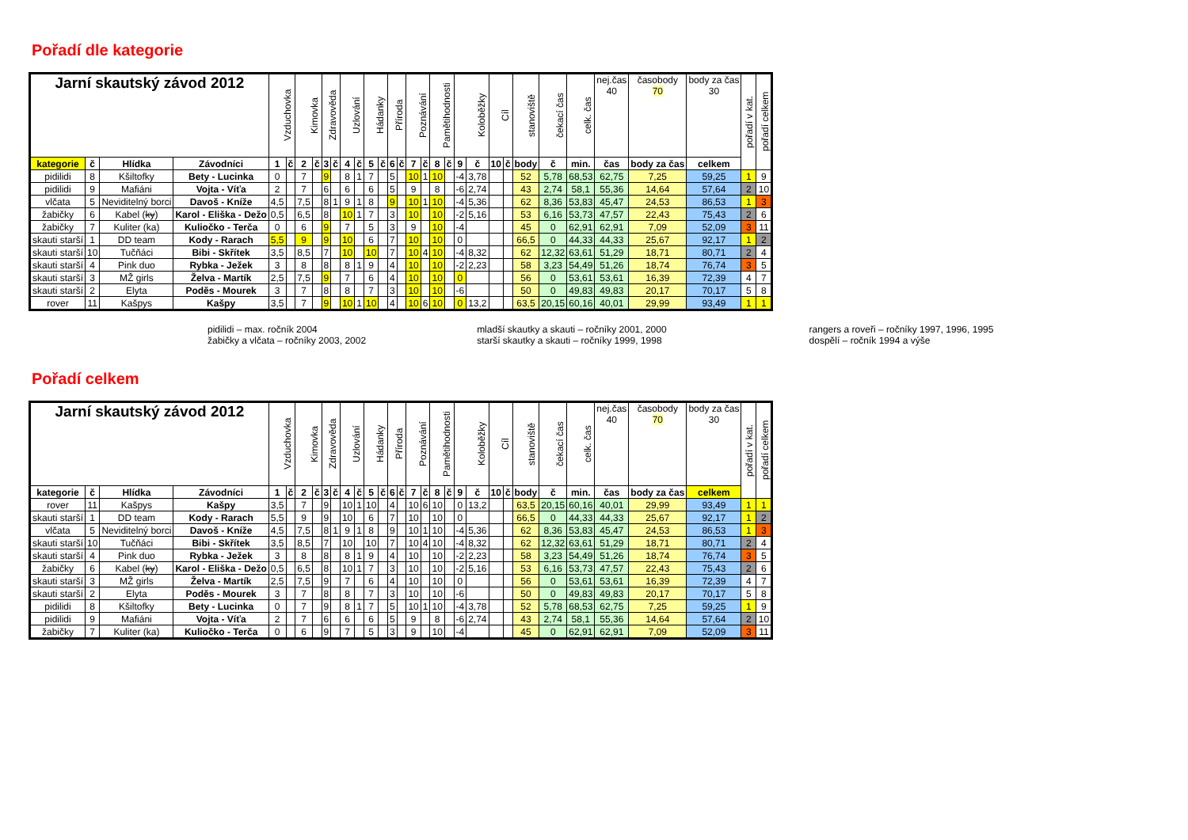Pořadí dle kategorie
| Jarní skautský závod 2012 | | | | Vzduchovka | | Kimovka | | Zdravověda | | Uzlování | | Hádanky | | Příroda | | Poznávání | | Pamětihodnosti | | Koloběžky | | Cíl | | stanoviště | čekací čas | celk. čas | nej.čas 40 | časobody 70 | body za čas 30 | pořadí v kat. | pořadí celkem |
| --- | --- | --- | --- | --- | --- | --- | --- | --- | --- | --- | --- | --- | --- | --- | --- | --- | --- | --- | --- | --- | --- | --- | --- | --- | --- | --- | --- | --- | --- | --- | --- |
| kategorie | č | Hlídka | Závodníci | 1 | č | 2 | č | 3 | č | 4 | č | 5 | č | 6 | č | 7 | č | 8 | č | 9 | č | 10 | č | body | č | min. | čas | body za čas | celkem | | |
| pidilidi | 8 | Kšiltofky | Bety - Lucinka | 0 | | 7 | | 9 | | 8 | 1 | 7 | | 5 | | 10 | 1 | 10 | | -4 | 3,78 | | | 52 | 5,78 | 68,53 | 62,75 | 7,25 | 59,25 | 1 | 9 |
| pidilidi | 9 | Mafiáni | Vojta - Víťa | 2 | | 7 | | 6 | | 6 | | 6 | | 5 | | 9 | | 8 | | -6 | 2,74 | | | 43 | 2,74 | 58,1 | 55,36 | 14,64 | 57,64 | 2 | 10 |
| vlčata | 5 | Neviditelný borci | Davoš - Kníže | 4,5 | | 7,5 | | 8 | 1 | 9 | 1 | 8 | | 9 | | 10 | 1 | 10 | | -4 | 5,36 | | | 62 | 8,36 | 53,83 | 45,47 | 24,53 | 86,53 | 1 | 3 |
| žabičky | 6 | Kabel ( ky ) | Karol - Eliška - Dežo | 0,5 | | 6,5 | | 8 | | 10 | 1 | 7 | | 3 | | 10 | | 10 | | -2 | 5,16 | | | 53 | 6,16 | 53,73 | 47,57 | 22,43 | 75,43 | 2 | 6 |
| žabičky | 7 | Kuliter (ka) | Kuliočko - Terča | 0 | | 6 | | 9 | | 7 | | 5 | | 3 | | 9 | | 10 | | -4 | | | | 45 | 0 | 62,91 | 62,91 | 7,09 | 52,09 | 3 | 11 |
| skauti starší | 1 | DD team | Kody - Rarach | 5,5 | | 9 | | 9 | | 10 | | 6 | | 7 | | 10 | | 10 | | 0 | | | | 66,5 | 0 | 44,33 | 44,33 | 25,67 | 92,17 | 1 | 2 |
| skauti starší | 10 | Tučňáci | Bibi - Skřítek | 3,5 | | 8,5 | | 7 | | 10 | | 10 | | 7 | | 10 | 4 | 10 | | -4 | 8,32 | | | 62 | 12,32 | 63,61 | 51,29 | 18,71 | 80,71 | 2 | 4 |
| skauti starší | 4 | Pink duo | Rybka - Ježek | 3 | | 8 | | 8 | | 8 | 1 | 9 | | 4 | | 10 | | 10 | | -2 | 2,23 | | | 58 | 3,23 | 54,49 | 51,26 | 18,74 | 76,74 | 3 | 5 |
| skauti starší | 3 | MŽ girls | Želva - Martík | 2,5 | | 7,5 | | 9 | | 7 | | 6 | | 4 | | 10 | | 10 | | 0 | | | | 56 | 0 | 53,61 | 53,61 | 16,39 | 72,39 | 4 | 7 |
| skauti starší | 2 | Elyta | Poděs - Mourek | 3 | | 7 | | 8 | | 8 | | 7 | | 3 | | 10 | | 10 | | -6 | | | | 50 | 0 | 49,83 | 49,83 | 20,17 | 70,17 | 5 | 8 |
| rover | 11 | Kašpys | Kašpy | 3,5 | | 7 | | 9 | | 10 | 1 | 10 | | 4 | | 10 | 6 | 10 | | 0 | 13,2 | | | 63,5 | 20,15 | 60,16 | 40,01 | 29,99 | 93,49 | 1 | 1 |
pidilidi – max. ročník 2004
žabičky a vlčata – ročníky 2003, 2002
mladší skautky a skauti – ročníky 2001, 2000
starší skautky a skauti – ročníky 1999, 1998
rangers a roveři – ročníky 1997, 1996, 1995
dospělí – ročník 1994 a výše
Pořadí celkem
| Jarní skautský závod 2012 | | | | Vzduchovka | | Kimovka | | Zdravověda | | Uzlování | | Hádanky | | Příroda | | Poznávání | | Pamětihodnosti | | Koloběžky | | Cíl | | stanoviště | čekací čas | celk. čas | nej.čas 40 | časobody 70 | body za čas 30 | pořadí v kat. | pořadí celkem |
| --- | --- | --- | --- | --- | --- | --- | --- | --- | --- | --- | --- | --- | --- | --- | --- | --- | --- | --- | --- | --- | --- | --- | --- | --- | --- | --- | --- | --- | --- | --- | --- |
| kategorie | č | Hlídka | Závodníci | 1 | č | 2 | č | 3 | č | 4 | č | 5 | č | 6 | č | 7 | č | 8 | č | 9 | č | 10 | č | body | č | min. | čas | body za čas | celkem | | |
| rover | 11 | Kašpys | Kašpy | 3,5 | | 7 | | 9 | | 10 | 1 | 10 | | 4 | | 10 | 6 | 10 | | 0 | 13,2 | | | 63,5 | 20,15 | 60,16 | 40,01 | 29,99 | 93,49 | 1 | 1 |
| skauti starší | 1 | DD team | Kody - Rarach | 5,5 | | 9 | | 9 | | 10 | | 6 | | 7 | | 10 | | 10 | | 0 | | | | 66,5 | 0 | 44,33 | 44,33 | 25,67 | 92,17 | 1 | 2 |
| vlčata | 5 | Neviditelný borci | Davoš - Kníže | 4,5 | | 7,5 | | 8 | 1 | 9 | 1 | 8 | | 9 | | 10 | 1 | 10 | | -4 | 5,36 | | | 62 | 8,36 | 53,83 | 45,47 | 24,53 | 86,53 | 1 | 3 |
| skauti starší | 10 | Tučňáci | Bibi - Skřítek | 3,5 | | 8,5 | | 7 | | 10 | | 10 | | 7 | | 10 | 4 | 10 | | -4 | 8,32 | | | 62 | 12,32 | 63,61 | 51,29 | 18,71 | 80,71 | 2 | 4 |
| skauti starší | 4 | Pink duo | Rybka - Ježek | 3 | | 8 | | 8 | | 8 | 1 | 9 | | 4 | | 10 | | 10 | | -2 | 2,23 | | | 58 | 3,23 | 54,49 | 51,26 | 18,74 | 76,74 | 3 | 5 |
| žabičky | 6 | Kabel ( ky ) | Karol - Eliška - Dežo | 0,5 | | 6,5 | | 8 | | 10 | 1 | 7 | | 3 | | 10 | | 10 | | -2 | 5,16 | | | 53 | 6,16 | 53,73 | 47,57 | 22,43 | 75,43 | 2 | 6 |
| skauti starší | 3 | MŽ girls | Želva - Martík | 2,5 | | 7,5 | | 9 | | 7 | | 6 | | 4 | | 10 | | 10 | | 0 | | | | 56 | 0 | 53,61 | 53,61 | 16,39 | 72,39 | 4 | 7 |
| skauti starší | 2 | Elyta | Poděs - Mourek | 3 | | 7 | | 8 | | 8 | | 7 | | 3 | | 10 | | 10 | | -6 | | | | 50 | 0 | 49,83 | 49,83 | 20,17 | 70,17 | 5 | 8 |
| pidilidi | 8 | Kšiltofky | Bety - Lucinka | 0 | | 7 | | 9 | | 8 | 1 | 7 | | 5 | | 10 | 1 | 10 | | -4 | 3,78 | | | 52 | 5,78 | 68,53 | 62,75 | 7,25 | 59,25 | 1 | 9 |
| pidilidi | 9 | Mafiáni | Vojta - Víťa | 2 | | 7 | | 6 | | 6 | | 6 | | 5 | | 9 | | 8 | | -6 | 2,74 | | | 43 | 2,74 | 58,1 | 55,36 | 14,64 | 57,64 | 2 | 10 |
| žabičky | 7 | Kuliter (ka) | Kuliočko - Terča | 0 | | 6 | | 9 | | 7 | | 5 | | 3 | | 9 | | 10 | | -4 | | | | 45 | 0 | 62,91 | 62,91 | 7,09 | 52,09 | 3 | 11 |